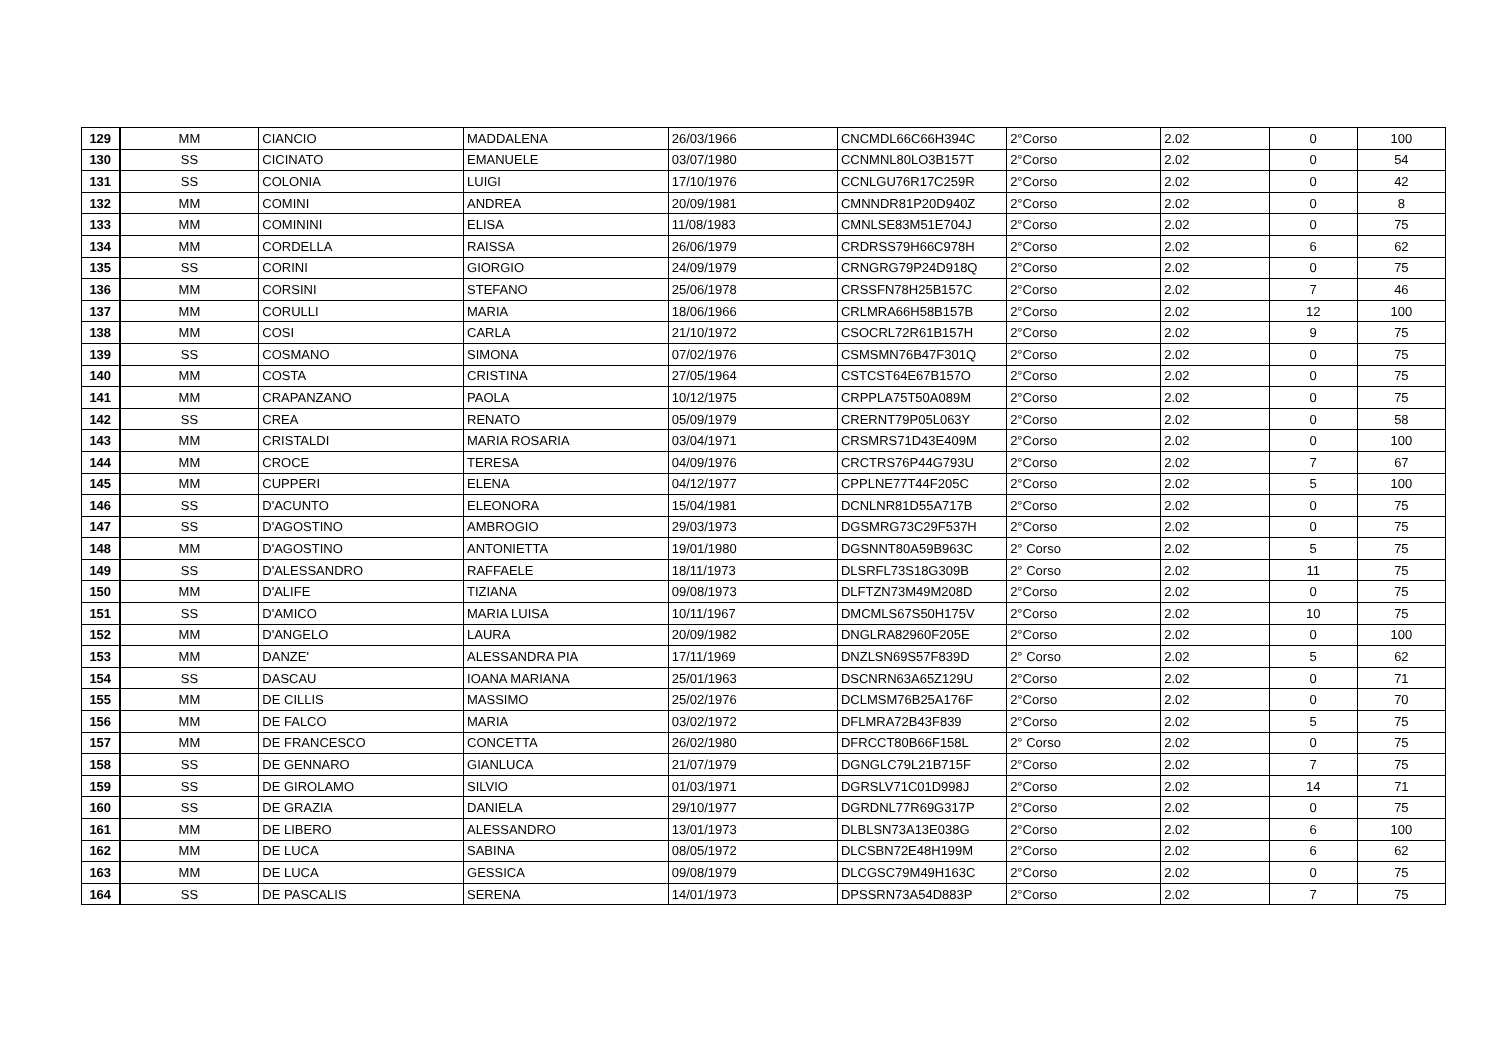| 129 | MM | CIANCIO | MADDALENA | 26/03/1966 | CNCMDL66C66H394C | 2°Corso | 2.02 | 0 | 100 |
| 130 | SS | CICINATO | EMANUELE | 03/07/1980 | CCNMNL80LO3B157T | 2°Corso | 2.02 | 0 | 54 |
| 131 | SS | COLONIA | LUIGI | 17/10/1976 | CCNLGU76R17C259R | 2°Corso | 2.02 | 0 | 42 |
| 132 | MM | COMINI | ANDREA | 20/09/1981 | CMNNDR81P20D940Z | 2°Corso | 2.02 | 0 | 8 |
| 133 | MM | COMININI | ELISA | 11/08/1983 | CMNLSE83M51E704J | 2°Corso | 2.02 | 0 | 75 |
| 134 | MM | CORDELLA | RAISSA | 26/06/1979 | CRDRSS79H66C978H | 2°Corso | 2.02 | 6 | 62 |
| 135 | SS | CORINI | GIORGIO | 24/09/1979 | CRNGRG79P24D918Q | 2°Corso | 2.02 | 0 | 75 |
| 136 | MM | CORSINI | STEFANO | 25/06/1978 | CRSSFN78H25B157C | 2°Corso | 2.02 | 7 | 46 |
| 137 | MM | CORULLI | MARIA | 18/06/1966 | CRLMRA66H58B157B | 2°Corso | 2.02 | 12 | 100 |
| 138 | MM | COSI | CARLA | 21/10/1972 | CSOCRL72R61B157H | 2°Corso | 2.02 | 9 | 75 |
| 139 | SS | COSMANO | SIMONA | 07/02/1976 | CSMSMN76B47F301Q | 2°Corso | 2.02 | 0 | 75 |
| 140 | MM | COSTA | CRISTINA | 27/05/1964 | CSTCST64E67B157O | 2°Corso | 2.02 | 0 | 75 |
| 141 | MM | CRAPANZANO | PAOLA | 10/12/1975 | CRPPLA75T50A089M | 2°Corso | 2.02 | 0 | 75 |
| 142 | SS | CREA | RENATO | 05/09/1979 | CRERNT79P05L063Y | 2°Corso | 2.02 | 0 | 58 |
| 143 | MM | CRISTALDI | MARIA ROSARIA | 03/04/1971 | CRSMRS71D43E409M | 2°Corso | 2.02 | 0 | 100 |
| 144 | MM | CROCE | TERESA | 04/09/1976 | CRCTRS76P44G793U | 2°Corso | 2.02 | 7 | 67 |
| 145 | MM | CUPPERI | ELENA | 04/12/1977 | CPPLNE77T44F205C | 2°Corso | 2.02 | 5 | 100 |
| 146 | SS | D'ACUNTO | ELEONORA | 15/04/1981 | DCNLNR81D55A717B | 2°Corso | 2.02 | 0 | 75 |
| 147 | SS | D'AGOSTINO | AMBROGIO | 29/03/1973 | DGSMRG73C29F537H | 2°Corso | 2.02 | 0 | 75 |
| 148 | MM | D'AGOSTINO | ANTONIETTA | 19/01/1980 | DGSNNT80A59B963C | 2° Corso | 2.02 | 5 | 75 |
| 149 | SS | D'ALESSANDRO | RAFFAELE | 18/11/1973 | DLSRFL73S18G309B | 2° Corso | 2.02 | 11 | 75 |
| 150 | MM | D'ALIFE | TIZIANA | 09/08/1973 | DLFTZN73M49M208D | 2°Corso | 2.02 | 0 | 75 |
| 151 | SS | D'AMICO | MARIA LUISA | 10/11/1967 | DMCMLS67S50H175V | 2°Corso | 2.02 | 10 | 75 |
| 152 | MM | D'ANGELO | LAURA | 20/09/1982 | DNGLRA82960F205E | 2°Corso | 2.02 | 0 | 100 |
| 153 | MM | DANZE' | ALESSANDRA PIA | 17/11/1969 | DNZLSN69S57F839D | 2° Corso | 2.02 | 5 | 62 |
| 154 | SS | DASCAU | IOANA MARIANA | 25/01/1963 | DSCNRN63A65Z129U | 2°Corso | 2.02 | 0 | 71 |
| 155 | MM | DE CILLIS | MASSIMO | 25/02/1976 | DCLMSM76B25A176F | 2°Corso | 2.02 | 0 | 70 |
| 156 | MM | DE FALCO | MARIA | 03/02/1972 | DFLMRA72B43F839 | 2°Corso | 2.02 | 5 | 75 |
| 157 | MM | DE FRANCESCO | CONCETTA | 26/02/1980 | DFRCCT80B66F158L | 2° Corso | 2.02 | 0 | 75 |
| 158 | SS | DE GENNARO | GIANLUCA | 21/07/1979 | DGNGLC79L21B715F | 2°Corso | 2.02 | 7 | 75 |
| 159 | SS | DE GIROLAMO | SILVIO | 01/03/1971 | DGRSLV71C01D998J | 2°Corso | 2.02 | 14 | 71 |
| 160 | SS | DE GRAZIA | DANIELA | 29/10/1977 | DGRDNL77R69G317P | 2°Corso | 2.02 | 0 | 75 |
| 161 | MM | DE LIBERO | ALESSANDRO | 13/01/1973 | DLBLSN73A13E038G | 2°Corso | 2.02 | 6 | 100 |
| 162 | MM | DE LUCA | SABINA | 08/05/1972 | DLCSBN72E48H199M | 2°Corso | 2.02 | 6 | 62 |
| 163 | MM | DE LUCA | GESSICA | 09/08/1979 | DLCGSC79M49H163C | 2°Corso | 2.02 | 0 | 75 |
| 164 | SS | DE PASCALIS | SERENA | 14/01/1973 | DPSSRN73A54D883P | 2°Corso | 2.02 | 7 | 75 |